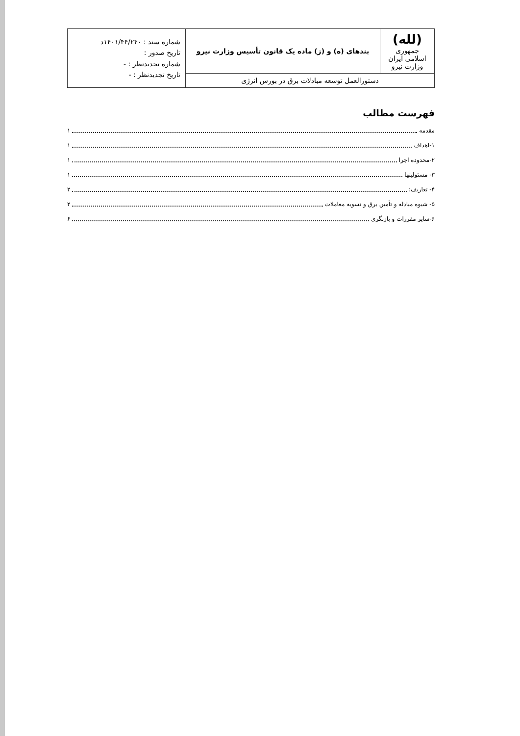| (لله) جمهوری اسلامی ایران وزارت نیرو | بندهای (ه) و (ز) ماده یک قانون تأسیس وزارت نیرو | شماره سند : ۱۴۰۱/۴۴/۲۴۰د تاریخ صدور : شماره تجدیدنظر : - تاریخ تجدیدنظر : - |
| دستورالعمل توسعه مبادلات برق در بورس انرژی | | |
فهرست مطالب
مقدمه ۱
۱-اهداف ۱
۲-محدوده اجرا ۱
۳- مسئولیتها ۱
۴- تعاریف: ۲
۵- شیوه مبادله و تأمین برق و تسویه معاملات ۲
۶-سایر مقررات و بازنگری ۶